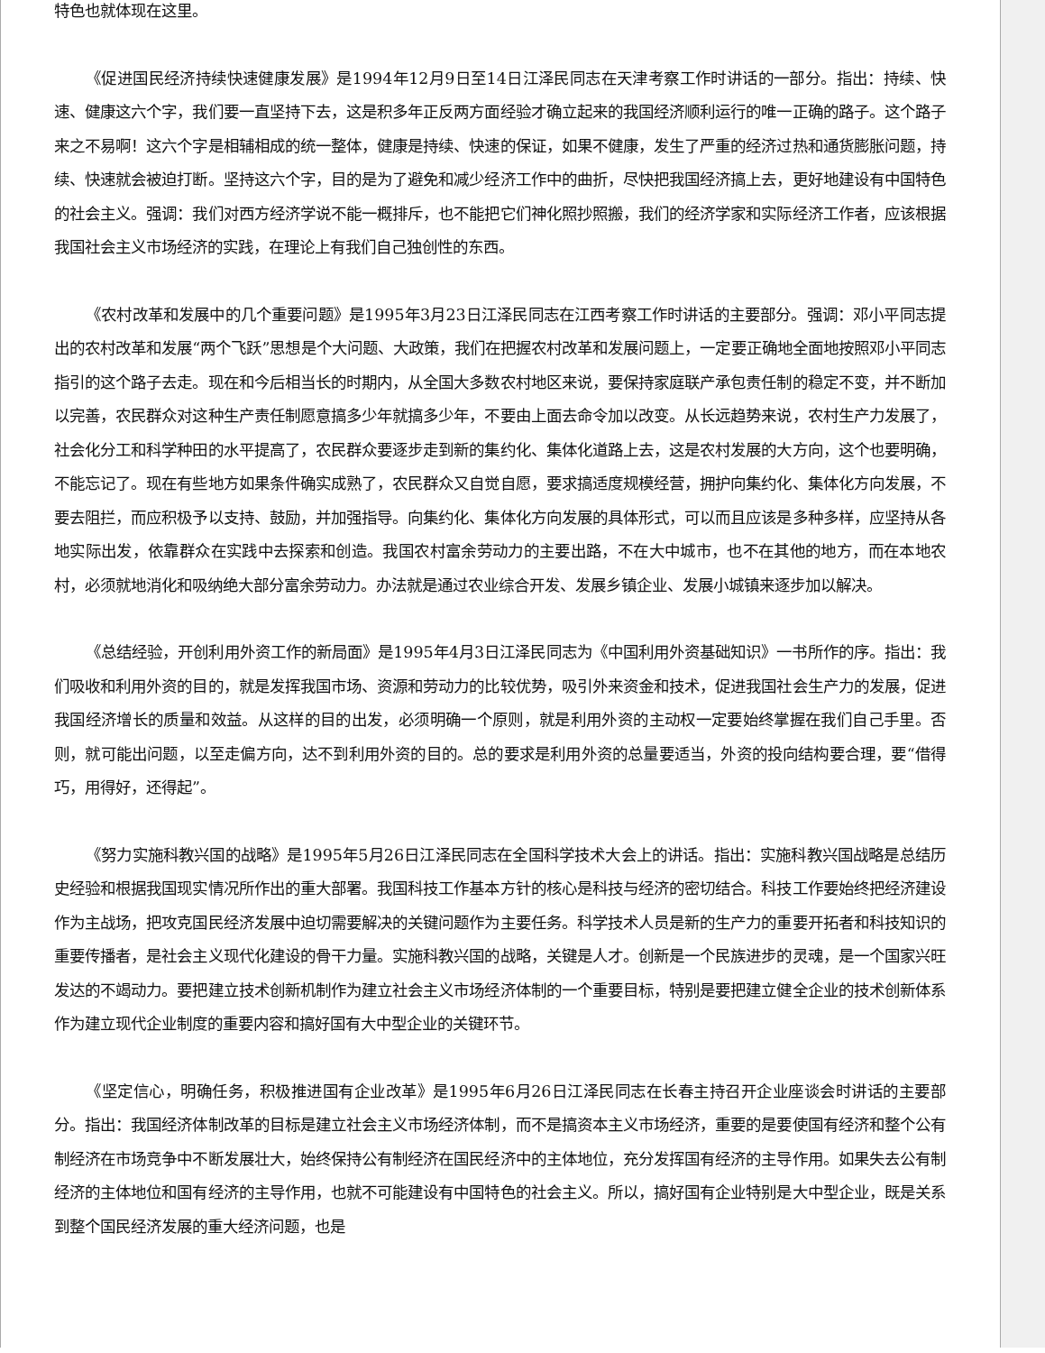特色也就体现在这里。
《促进国民经济持续快速健康发展》是1994年12月9日至14日江泽民同志在天津考察工作时讲话的一部分。指出：持续、快速、健康这六个字，我们要一直坚持下去，这是积多年正反两方面经验才确立起来的我国经济顺利运行的唯一正确的路子。这个路子来之不易啊！这六个字是相辅相成的统一整体，健康是持续、快速的保证，如果不健康，发生了严重的经济过热和通货膨胀问题，持续、快速就会被迫打断。坚持这六个字，目的是为了避免和减少经济工作中的曲折，尽快把我国经济搞上去，更好地建设有中国特色的社会主义。强调：我们对西方经济学说不能一概排斥，也不能把它们神化照抄照搬，我们的经济学家和实际经济工作者，应该根据我国社会主义市场经济的实践，在理论上有我们自己独创性的东西。
《农村改革和发展中的几个重要问题》是1995年3月23日江泽民同志在江西考察工作时讲话的主要部分。强调：邓小平同志提出的农村改革和发展“两个飞跃”思想是个大问题、大政策，我们在把握农村改革和发展问题上，一定要正确地全面地按照邓小平同志指引的这个路子去走。现在和今后相当长的时期内，从全国大多数农村地区来说，要保持家庭联产承包责任制的稳定不变，并不断加以完善，农民群众对这种生产责任制愿意搞多少年就搞多少年，不要由上面去命令加以改变。从长远趋势来说，农村生产力发展了，社会化分工和科学种田的水平提高了，农民群众要逐步走到新的集约化、集体化道路上去，这是农村发展的大方向，这个也要明确，不能忘记了。现在有些地方如果条件确实成熟了，农民群众又自觉自愿，要求搞适度规模经营，拥护向集约化、集体化方向发展，不要去阻拦，而应积极予以支持、鼓励，并加强指导。向集约化、集体化方向发展的具体形式，可以而且应该是多种多样，应坚持从各地实际出发，依靠群众在实践中去探索和创造。我国农村富余劳动力的主要出路，不在大中城市，也不在其他的地方，而在本地农村，必须就地消化和吸纳绝大部分富余劳动力。办法就是通过农业综合开发、发展乡镇企业、发展小城镇来逐步加以解决。
《总结经验，开创利用外资工作的新局面》是1995年4月3日江泽民同志为《中国利用外资基础知识》一书所作的序。指出：我们吸收和利用外资的目的，就是发挥我国市场、资源和劳动力的比较优势，吸引外来资金和技术，促进我国社会生产力的发展，促进我国经济增长的质量和效益。从这样的目的出发，必须明确一个原则，就是利用外资的主动权一定要始终掌握在我们自己手里。否则，就可能出问题，以至走偏方向，达不到利用外资的目的。总的要求是利用外资的总量要适当，外资的投向结构要合理，要“借得巧，用得好，还得起”。
《努力实施科教兴国的战略》是1995年5月26日江泽民同志在全国科学技术大会上的讲话。指出：实施科教兴国战略是总结历史经验和根据我国现实情况所作出的重大部署。我国科技工作基本方针的核心是科技与经济的密切结合。科技工作要始终把经济建设作为主战场，把攻克国民经济发展中迫切需要解决的关键问题作为主要任务。科学技术人员是新的生产力的重要开拓者和科技知识的重要传播者，是社会主义现代化建设的骨干力量。实施科教兴国的战略，关键是人才。创新是一个民族进步的灵魂，是一个国家兴旺发达的不竭动力。要把建立技术创新机制作为建立社会主义市场经济体制的一个重要目标，特别是要把建立健全企业的技术创新体系作为建立现代企业制度的重要内容和搞好国有大中型企业的关键环节。
《坚定信心，明确任务，积极推进国有企业改革》是1995年6月26日江泽民同志在长春主持召开企业座谈会时讲话的主要部分。指出：我国经济体制改革的目标是建立社会主义市场经济体制，而不是搞资本主义市场经济，重要的是要使国有经济和整个公有制经济在市场竞争中不断发展壮大，始终保持公有制经济在国民经济中的主体地位，充分发挥国有经济的主导作用。如果失去公有制经济的主体地位和国有经济的主导作用，也就不可能建设有中国特色的社会主义。所以，搞好国有企业特别是大中型企业，既是关系到整个国民经济发展的重大经济问题，也是